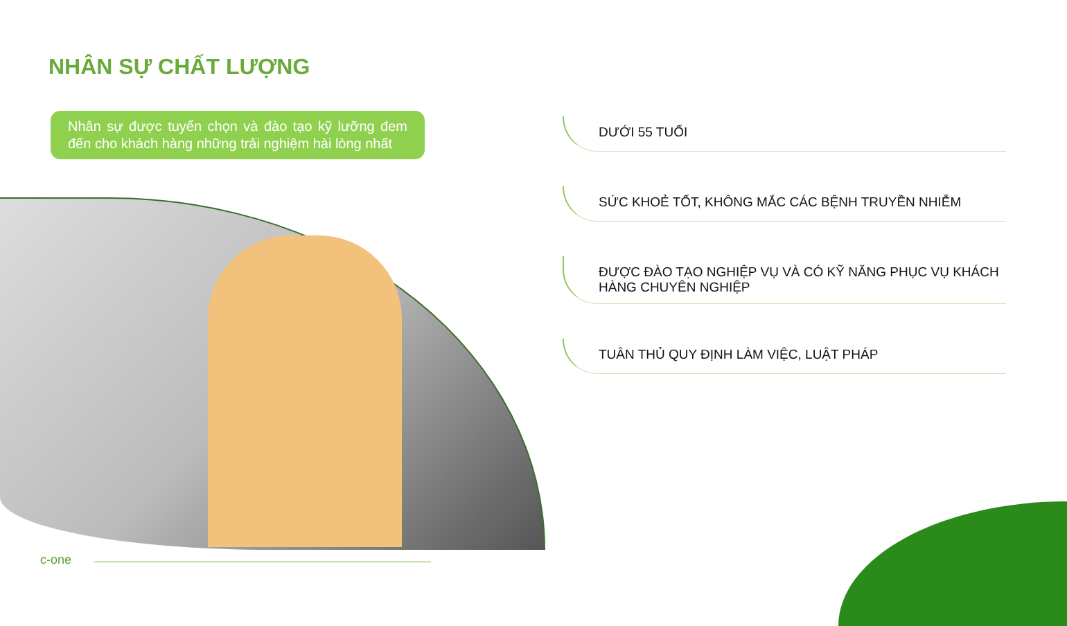NHÂN SỰ CHẤT LƯỢNG
Nhân sự được tuyển chọn và đào tạo kỹ lưỡng đem đến cho khách hàng những trải nghiệm hài lòng nhất
DƯỚI 55 TUỔI
SỨC KHOẺ TỐT, KHÔNG MẮC CÁC BỆNH TRUYỀN NHIỄM
ĐƯỢC ĐÀO TẠO NGHIỆP VỤ VÀ CÓ KỸ NĂNG PHỤC VỤ KHÁCH HÀNG CHUYÊN NGHIỆP
TUÂN THỦ QUY ĐỊNH LÀM VIỆC, LUẬT PHÁP
c-one